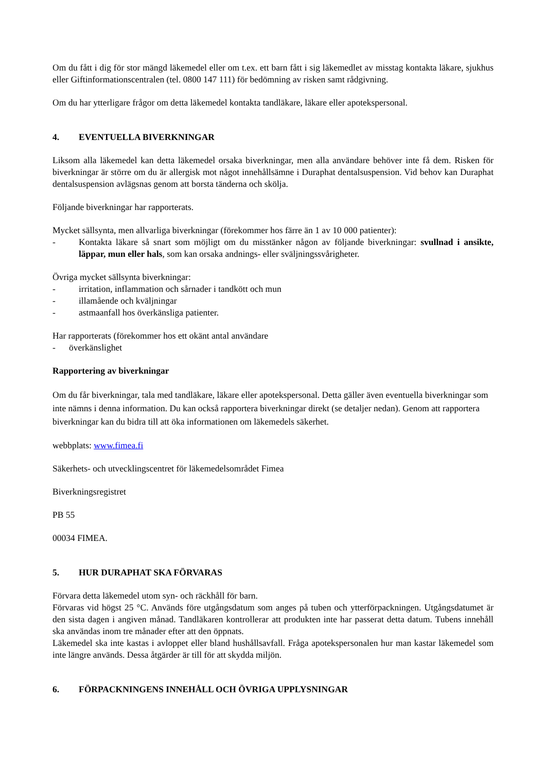Om du fått i dig för stor mängd läkemedel eller om t.ex. ett barn fått i sig läkemedlet av misstag kontakta läkare, sjukhus eller Giftinformationscentralen (tel. 0800 147 111) för bedömning av risken samt rådgivning.
Om du har ytterligare frågor om detta läkemedel kontakta tandläkare, läkare eller apotekspersonal.
4. EVENTUELLA BIVERKNINGAR
Liksom alla läkemedel kan detta läkemedel orsaka biverkningar, men alla användare behöver inte få dem. Risken för biverkningar är större om du är allergisk mot något innehållsämne i Duraphat dentalsuspension. Vid behov kan Duraphat dentalsuspension avlägsnas genom att borsta tänderna och skölja.
Följande biverkningar har rapporterats.
Mycket sällsynta, men allvarliga biverkningar (förekommer hos färre än 1 av 10 000 patienter):
- Kontakta läkare så snart som möjligt om du misstänker någon av följande biverkningar: svullnad i ansikte, läppar, mun eller hals, som kan orsaka andnings- eller sväljningssvårigheter.
Övriga mycket sällsynta biverkningar:
- irritation, inflammation och sårnader i tandkött och mun
- illamående och kväljningar
- astmaanfall hos överkänsliga patienter.
Har rapporterats (förekommer hos ett okänt antal användare
- överkänslighet
Rapportering av biverkningar
Om du får biverkningar, tala med tandläkare, läkare eller apotekspersonal. Detta gäller även eventuella biverkningar som inte nämns i denna information. Du kan också rapportera biverkningar direkt (se detaljer nedan). Genom att rapportera biverkningar kan du bidra till att öka informationen om läkemedels säkerhet.
webbplats: www.fimea.fi
Säkerhets- och utvecklingscentret för läkemedelsområdet Fimea
Biverkningsregistret
PB 55
00034 FIMEA.
5. HUR DURAPHAT SKA FÖRVARAS
Förvara detta läkemedel utom syn- och räckhåll för barn.
Förvaras vid högst 25 °C. Används före utgångsdatum som anges på tuben och ytterförpackningen. Utgångsdatumet är den sista dagen i angiven månad. Tandläkaren kontrollerar att produkten inte har passerat detta datum. Tubens innehåll ska användas inom tre månader efter att den öppnats.
Läkemedel ska inte kastas i avloppet eller bland hushållsavfall. Fråga apotekspersonalen hur man kastar läkemedel som inte längre används. Dessa åtgärder är till för att skydda miljön.
6. FÖRPACKNINGENS INNEHÅLL OCH ÖVRIGA UPPLYSNINGAR